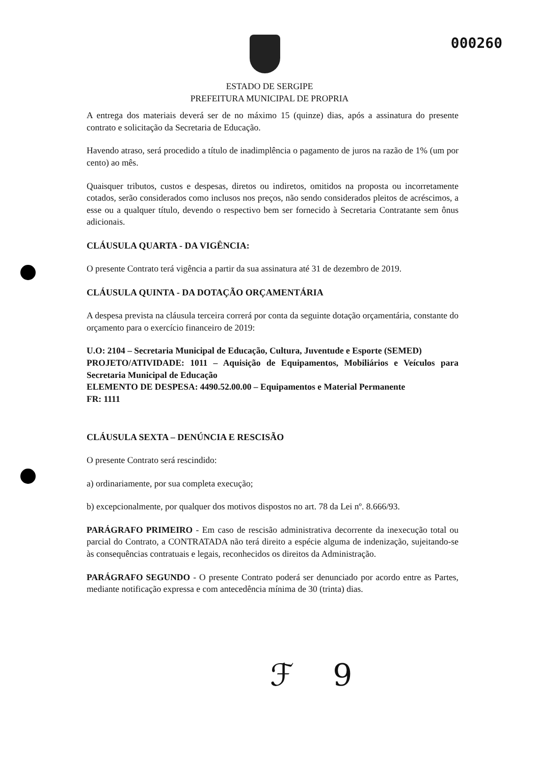000260
ESTADO DE SERGIPE
PREFEITURA MUNICIPAL DE PROPRIA
A entrega dos materiais deverá ser de no máximo 15 (quinze) dias, após a assinatura do presente contrato e solicitação da Secretaria de Educação.
Havendo atraso, será procedido a título de inadimplência o pagamento de juros na razão de 1% (um por cento) ao mês.
Quaisquer tributos, custos e despesas, diretos ou indiretos, omitidos na proposta ou incorretamente cotados, serão considerados como inclusos nos preços, não sendo considerados pleitos de acréscimos, a esse ou a qualquer título, devendo o respectivo bem ser fornecido à Secretaria Contratante sem ônus adicionais.
CLÁUSULA QUARTA - DA VIGÊNCIA:
O presente Contrato terá vigência a partir da sua assinatura até 31 de dezembro de 2019.
CLÁUSULA QUINTA - DA DOTAÇÃO ORÇAMENTÁRIA
A despesa prevista na cláusula terceira correrá por conta da seguinte dotação orçamentária, constante do orçamento para o exercício financeiro de 2019:
U.O: 2104 – Secretaria Municipal de Educação, Cultura, Juventude e Esporte (SEMED)
PROJETO/ATIVIDADE: 1011 – Aquisição de Equipamentos, Mobiliários e Veículos para Secretaria Municipal de Educação
ELEMENTO DE DESPESA: 4490.52.00.00 – Equipamentos e Material Permanente
FR: 1111
CLÁUSULA SEXTA – DENÚNCIA E RESCISÃO
O presente Contrato será rescindido:
a) ordinariamente, por sua completa execução;
b) excepcionalmente, por qualquer dos motivos dispostos no art. 78 da Lei nº. 8.666/93.
PARÁGRAFO PRIMEIRO - Em caso de rescisão administrativa decorrente da inexecução total ou parcial do Contrato, a CONTRATADA não terá direito a espécie alguma de indenização, sujeitando-se às consequências contratuais e legais, reconhecidos os direitos da Administração.
PARÁGRAFO SEGUNDO - O presente Contrato poderá ser denunciado por acordo entre as Partes, mediante notificação expressa e com antecedência mínima de 30 (trinta) dias.
ℱ 9